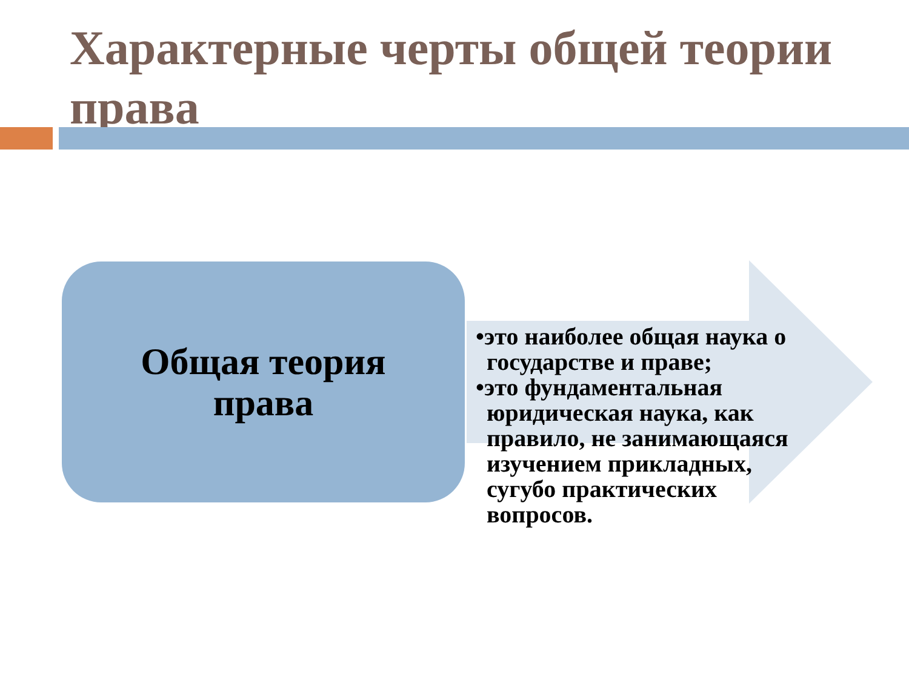Характерные черты общей теории права
Общая теория
права
•это наиболее общая наука о государстве и праве;
•это фундаментальная юридическая наука, как правило, не занимающаяся изучением прикладных, сугубо практических вопросов.